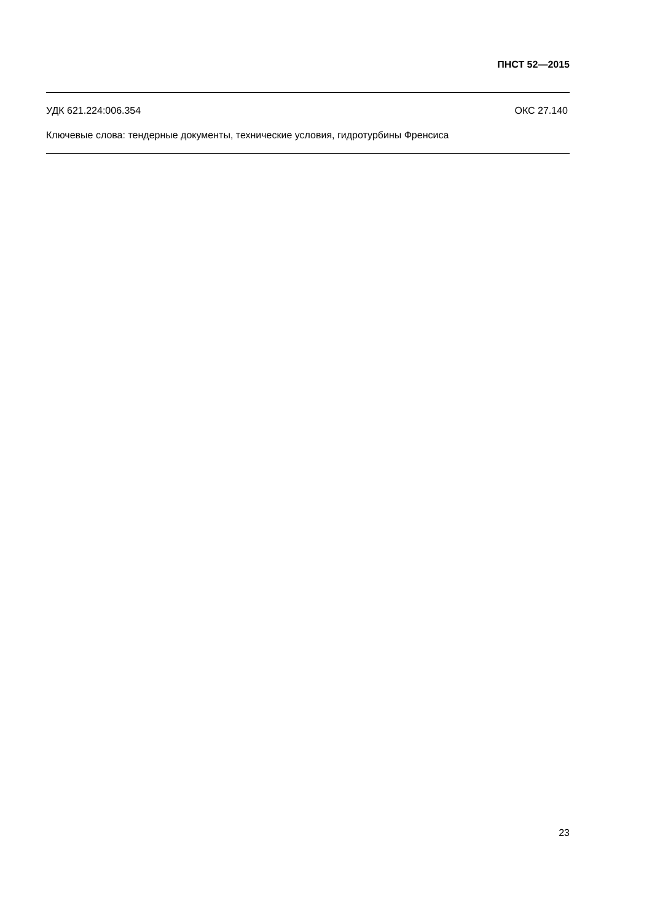ПНСТ 52—2015
УДК 621.224:006.354 ОКС 27.140
Ключевые слова: тендерные документы, технические условия, гидротурбины Френсиса
23